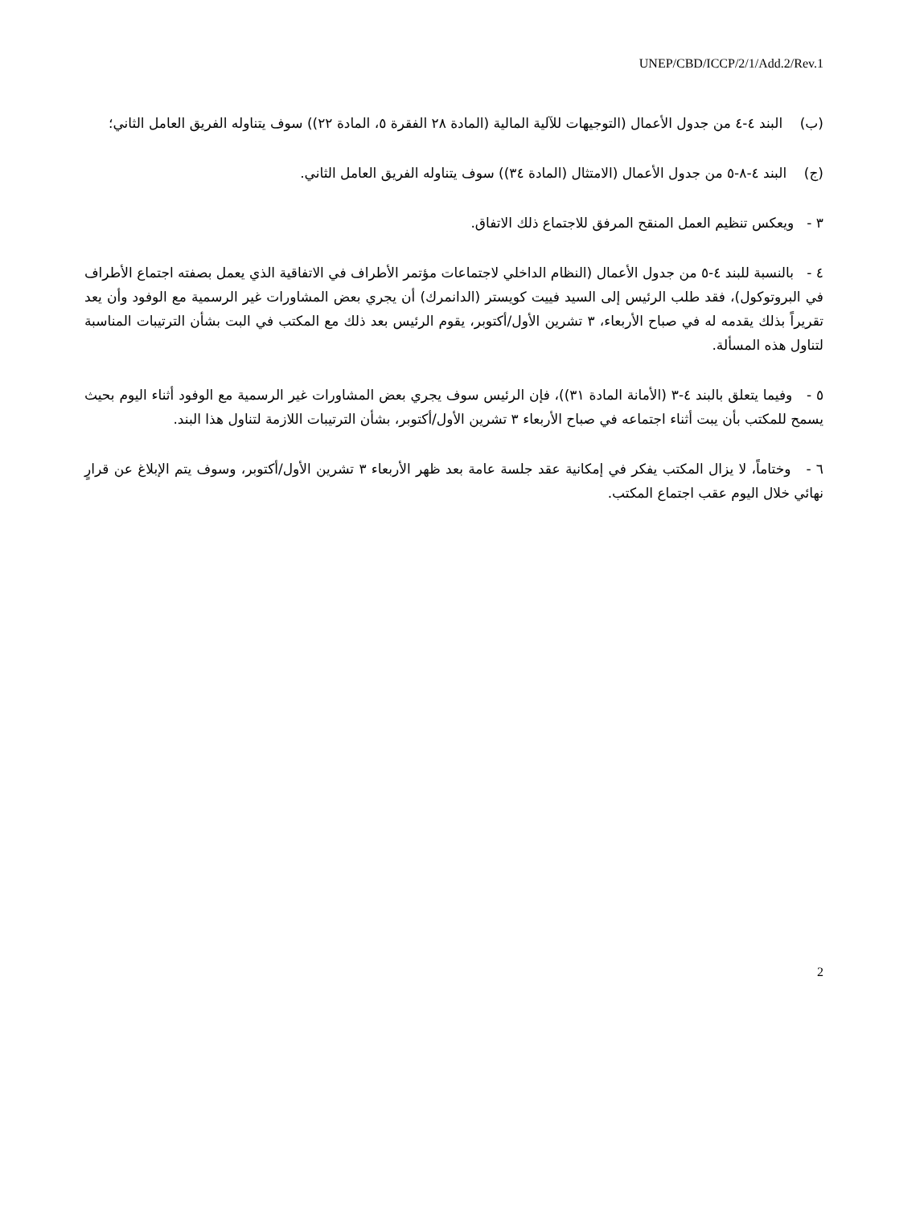UNEP/CBD/ICCP/2/1/Add.2/Rev.1
(ب) البند ٤-٤ من جدول الأعمال (التوجيهات للآلية المالية (المادة ٢٨ الفقرة ٥، المادة ٢٢)) سوف يتناوله الفريق العامل الثاني؛
(ج) البند ٤-٨-٥ من جدول الأعمال (الامتثال (المادة ٣٤)) سوف يتناوله الفريق العامل الثاني.
٣ - ويعكس تنظيم العمل المنقح المرفق للاجتماع ذلك الاتفاق.
٤ - بالنسبة للبند ٤-٥ من جدول الأعمال (النظام الداخلي لاجتماعات مؤتمر الأطراف في الاتفاقية الذي يعمل بصفته اجتماع الأطراف في البروتوكول)، فقد طلب الرئيس إلى السيد فييت كويستر (الدانمرك) أن يجري بعض المشاورات غير الرسمية مع الوفود وأن يعد تقريراً بذلك يقدمه له في صباح الأربعاء، ٣ تشرين الأول/أكتوبر، يقوم الرئيس بعد ذلك مع المكتب في البت بشأن الترتيبات المناسبة لتناول هذه المسألة.
٥ - وفيما يتعلق بالبند ٤-٣ (الأمانة المادة ٣١))، فإن الرئيس سوف يجري بعض المشاورات غير الرسمية مع الوفود أثناء اليوم بحيث يسمح للمكتب بأن يبت أثناء اجتماعه في صباح الأربعاء ٣ تشرين الأول/أكتوبر، بشأن الترتيبات اللازمة لتناول هذا البند.
٦ - وختاماً، لا يزال المكتب يفكر في إمكانية عقد جلسة عامة بعد ظهر الأربعاء ٣ تشرين الأول/أكتوبر، وسوف يتم الإبلاغ عن قرارٍ نهائي خلال اليوم عقب اجتماع المكتب.
2